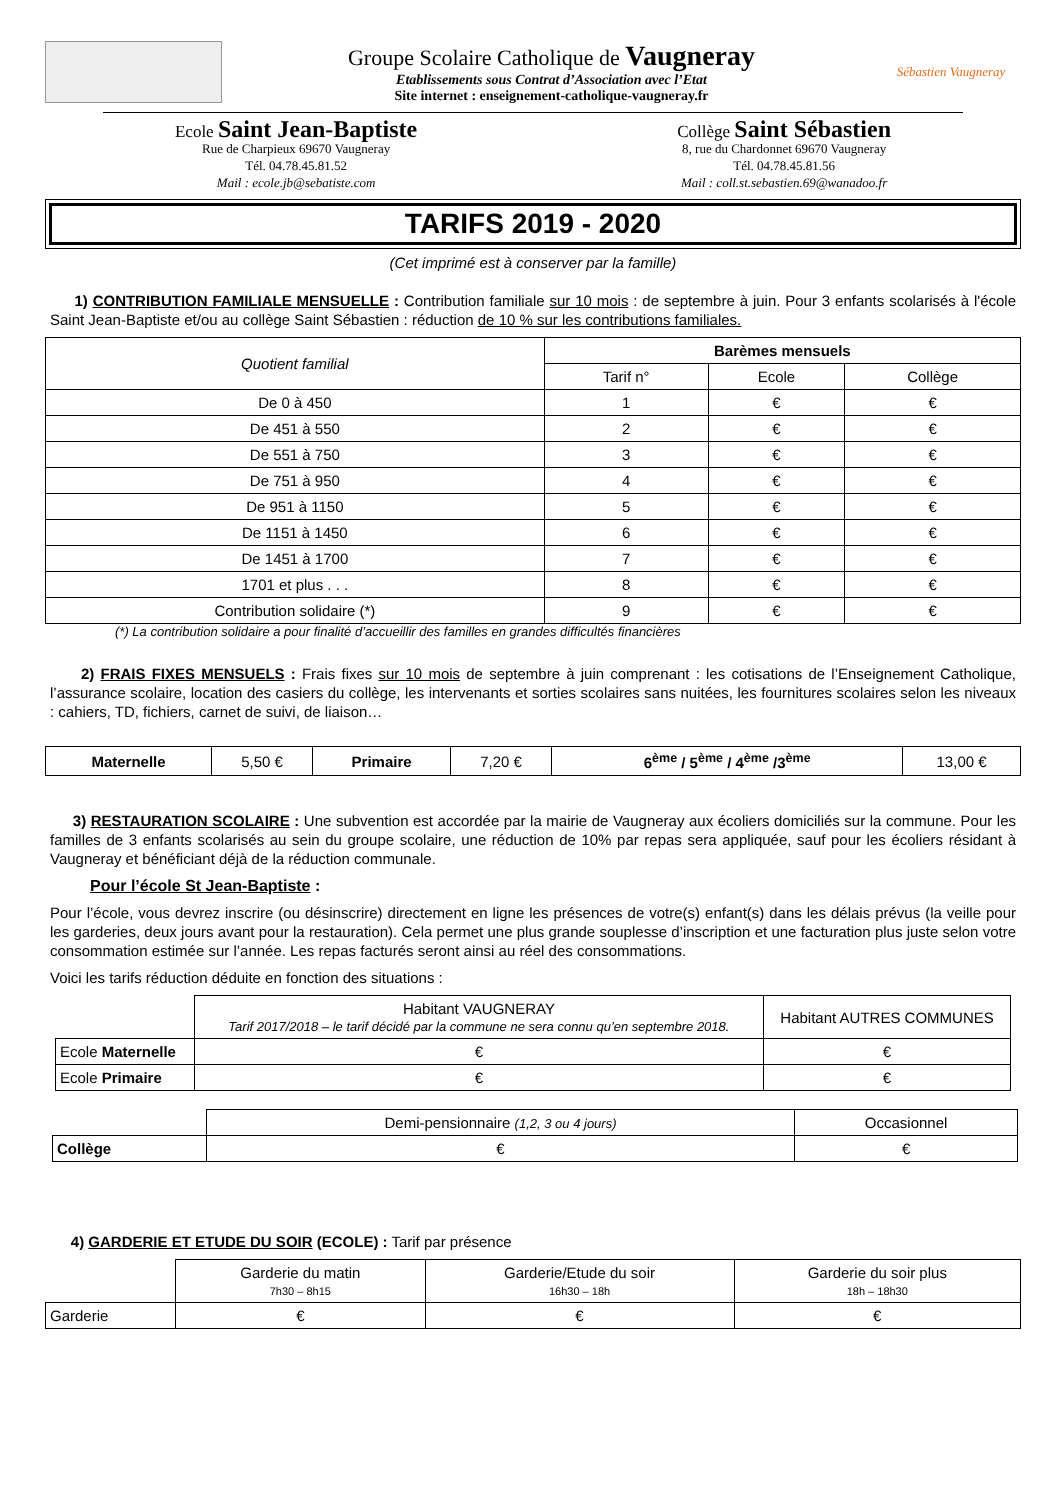Groupe Scolaire Catholique de Vaugneray
Etablissements sous Contrat d’Association avec l’Etat
Site internet : enseignement-catholique-vaugneray.fr
Sébastien Vaugneray
Ecole Saint Jean-Baptiste
Rue de Charpieux 69670 Vaugneray
Tél. 04.78.45.81.52
Mail : ecole.jb@sebatiste.com
Collège Saint Sébastien
8, rue du Chardonnet 69670 Vaugneray
Tél. 04.78.45.81.56
Mail : coll.st.sebastien.69@wanadoo.fr
TARIFS 2019 - 2020
(Cet imprimé est à conserver par la famille)
1) CONTRIBUTION FAMILIALE MENSUELLE : Contribution familiale sur 10 mois : de septembre à juin. Pour 3 enfants scolarisés à l'école Saint Jean-Baptiste et/ou au collège Saint Sébastien : réduction de 10 % sur les contributions familiales.
| Quotient familial | Barèmes mensuels | | |
| | Tarif n° | Ecole | Collège |
| De 0 à 450 | 1 | € | € |
| De 451 à 550 | 2 | € | € |
| De 551 à 750 | 3 | € | € |
| De 751 à 950 | 4 | € | € |
| De 951 à 1150 | 5 | € | € |
| De 1151 à 1450 | 6 | € | € |
| De 1451 à 1700 | 7 | € | € |
| 1701 et plus . . . | 8 | € | € |
| Contribution solidaire (*) | 9 | € | € |
(*) La contribution solidaire a pour finalité d’accueillir des familles en grandes difficultés financières
2) FRAIS FIXES MENSUELS : Frais fixes sur 10 mois de septembre à juin comprenant : les cotisations de l’Enseignement Catholique, l’assurance scolaire, location des casiers du collège, les intervenants et sorties scolaires sans nuitées, les fournitures scolaires selon les niveaux : cahiers, TD, fichiers, carnet de suivi, de liaison…
| Maternelle | 5,50 € | Primaire | 7,20 € | 6<sup>ème</sup> / 5<sup>ème</sup> / 4<sup>ème</sup> /3<sup>ème</sup> | 13,00 € |
3) RESTAURATION SCOLAIRE : Une subvention est accordée par la mairie de Vaugneray aux écoliers domiciliés sur la commune. Pour les familles de 3 enfants scolarisés au sein du groupe scolaire, une réduction de 10% par repas sera appliquée, sauf pour les écoliers résidant à Vaugneray et bénéficiant déjà de la réduction communale.
Pour l’école St Jean-Baptiste :
Pour l’école, vous devrez inscrire (ou désinscrire) directement en ligne les présences de votre(s) enfant(s) dans les délais prévus (la veille pour les garderies, deux jours avant pour la restauration). Cela permet une plus grande souplesse d’inscription et une facturation plus juste selon votre consommation estimée sur l’année. Les repas facturés seront ainsi au réel des consommations.
Voici les tarifs réduction déduite en fonction des situations :
| | Habitant VAUGNERAY Tarif 2017/2018 – le tarif décidé par la commune ne sera connu qu’en septembre 2018. | Habitant AUTRES COMMUNES |
| Ecole Maternelle | € | € |
| Ecole Primaire | € | € |
| | Demi-pensionnaire (1,2, 3 ou 4 jours) | Occasionnel |
| Collège | € | € |
4) GARDERIE ET ETUDE DU SOIR (ECOLE) : Tarif par présence
| | Garderie du matin 7h30 – 8h15 | Garderie/Etude du soir 16h30 – 18h | Garderie du soir plus 18h – 18h30 |
| Garderie | € | € | € |